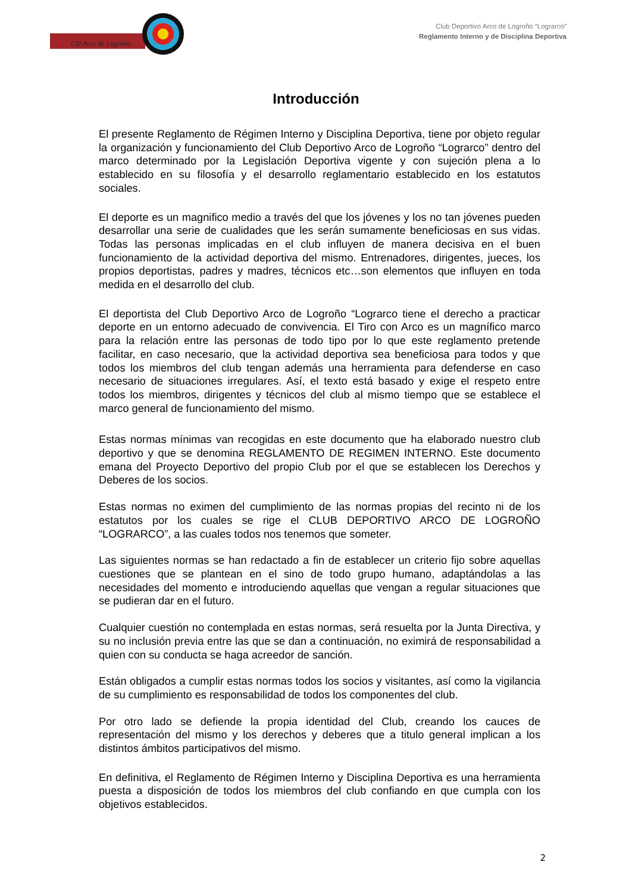CD Arco de Logroño
Club Deportivo Arco de Logroño “Lograrco”
Reglamento Interno y de Disciplina Deportiva
Introducción
El presente Reglamento de Régimen Interno y Disciplina Deportiva, tiene por objeto regular la organización y funcionamiento del Club Deportivo Arco de Logroño “Lograrco” dentro del marco determinado por la Legislación Deportiva vigente y con sujeción plena a lo establecido en su filosofía y el desarrollo reglamentario establecido en los estatutos sociales.
El deporte es un magnifico medio a través del que los jóvenes y los no tan jóvenes pueden desarrollar una serie de cualidades que les serán sumamente beneficiosas en sus vidas. Todas las personas implicadas en el club influyen de manera decisiva en el buen funcionamiento de la actividad deportiva del mismo. Entrenadores, dirigentes, jueces, los propios deportistas, padres y madres, técnicos etc…son elementos que influyen en toda medida en el desarrollo del club.
El deportista del Club Deportivo Arco de Logroño “Lograrco tiene el derecho a practicar deporte en un entorno adecuado de convivencia. El Tiro con Arco es un magnífico marco para la relación entre las personas de todo tipo por lo que este reglamento pretende facilitar, en caso necesario, que la actividad deportiva sea beneficiosa para todos y que todos los miembros del club tengan además una herramienta para defenderse en caso necesario de situaciones irregulares. Así, el texto está basado y exige el respeto entre todos los miembros, dirigentes y técnicos del club al mismo tiempo que se establece el marco general de funcionamiento del mismo.
Estas normas mínimas van recogidas en este documento que ha elaborado nuestro club deportivo y que se denomina REGLAMENTO DE REGIMEN INTERNO. Este documento emana del Proyecto Deportivo del propio Club por el que se establecen los Derechos y Deberes de los socios.
Estas normas no eximen del cumplimiento de las normas propias del recinto ni de los estatutos por los cuales se rige el CLUB DEPORTIVO ARCO DE LOGROÑO “LOGRARCO”, a las cuales todos nos tenemos que someter.
Las siguientes normas se han redactado a fin de establecer un criterio fijo sobre aquellas cuestiones que se plantean en el sino de todo grupo humano, adaptándolas a las necesidades del momento e introduciendo aquellas que vengan a regular situaciones que se pudieran dar en el futuro.
Cualquier cuestión no contemplada en estas normas, será resuelta por la Junta Directiva, y su no inclusión previa entre las que se dan a continuación, no eximirá de responsabilidad a quien con su conducta se haga acreedor de sanción.
Están obligados a cumplir estas normas todos los socios y visitantes, así como la vigilancia de su cumplimiento es responsabilidad de todos los componentes del club.
Por otro lado se defiende la propia identidad del Club, creando los cauces de representación del mismo y los derechos y deberes que a titulo general implican a los distintos ámbitos participativos del mismo.
En definitiva, el Reglamento de Régimen Interno y Disciplina Deportiva es una herramienta puesta a disposición de todos los miembros del club confiando en que cumpla con los objetivos establecidos.
2